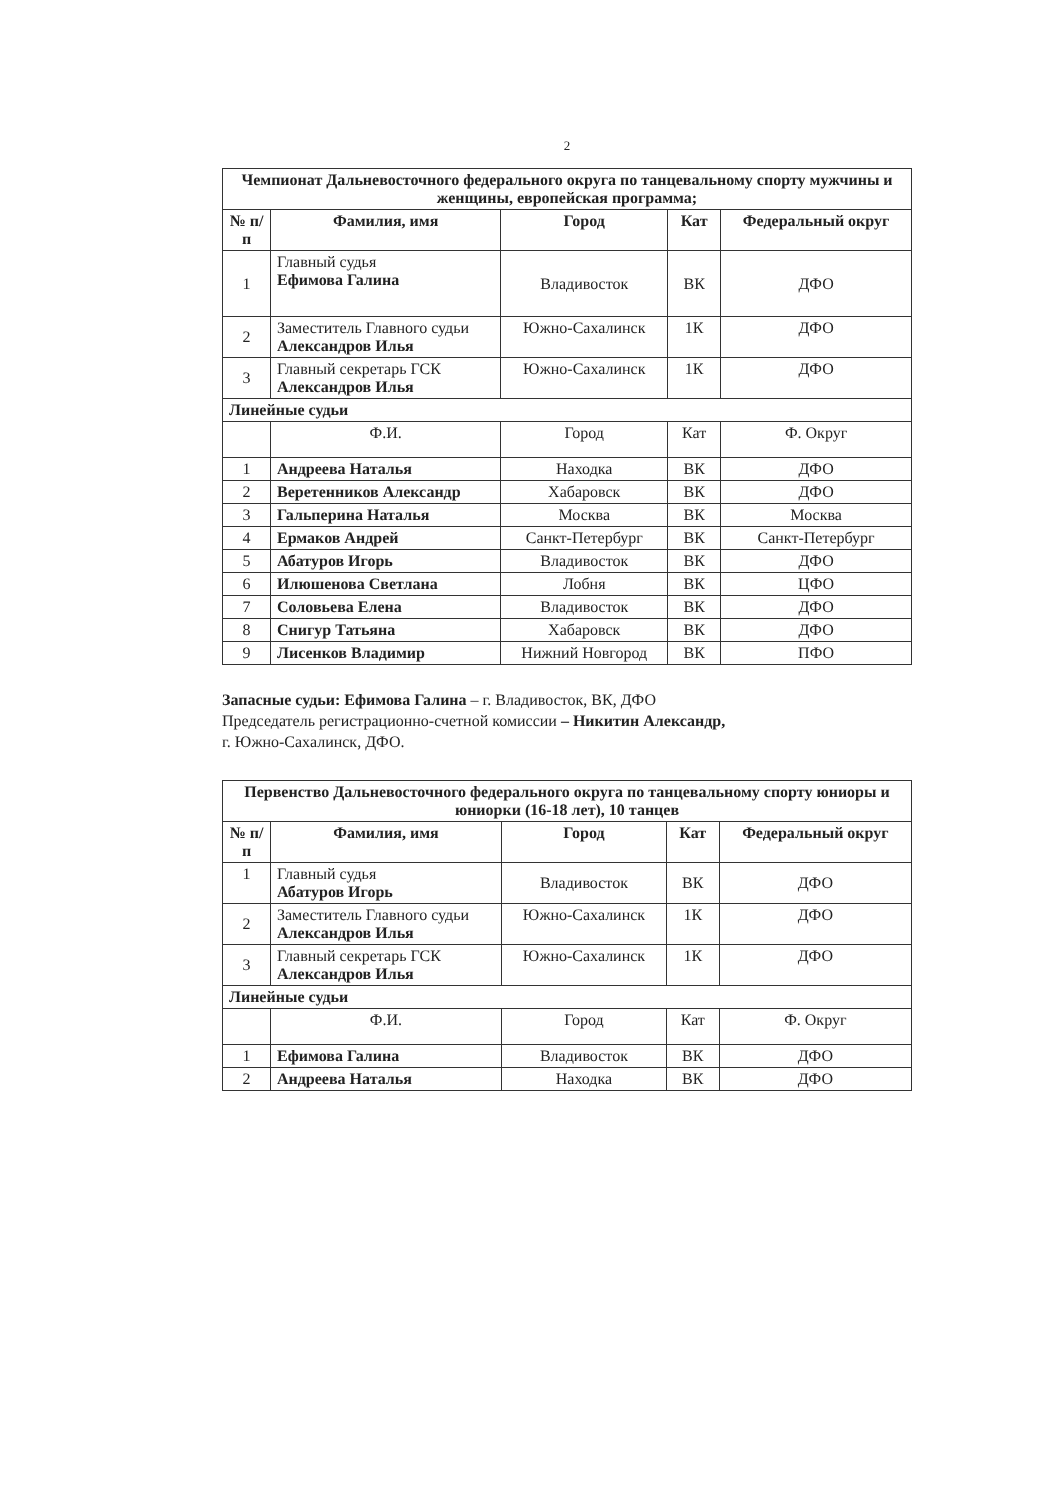2
| Чемпионат Дальневосточного федерального округа по танцевальному спорту мужчины и женщины, европейская программа; | | | | |
| --- | --- | --- | --- | --- |
| № п/п | Фамилия, имя | Город | Кат | Федеральный округ |
| 1 | Главный судья Ефимова Галина | Владивосток | ВК | ДФО |
| 2 | Заместитель Главного судьи Александров Илья | Южно-Сахалинск | 1К | ДФО |
| 3 | Главный секретарь ГСК Александров Илья | Южно-Сахалинск | 1К | ДФО |
| Линейные судьи | | | | |
| | Ф.И. | Город | Кат | Ф. Округ |
| 1 | Андреева Наталья | Находка | ВК | ДФО |
| 2 | Веретенников Александр | Хабаровск | ВК | ДФО |
| 3 | Гальперина Наталья | Москва | ВК | Москва |
| 4 | Ермаков Андрей | Санкт-Петербург | ВК | Санкт-Петербург |
| 5 | Абатуров Игорь | Владивосток | ВК | ДФО |
| 6 | Илюшенова Светлана | Лобня | ВК | ЦФО |
| 7 | Соловьева Елена | Владивосток | ВК | ДФО |
| 8 | Снигур Татьяна | Хабаровск | ВК | ДФО |
| 9 | Лисенков Владимир | Нижний Новгород | ВК | ПФО |
Запасные судьи: Ефимова Галина – г. Владивосток, ВК, ДФО
Председатель регистрационно-счетной комиссии – Никитин Александр,
г. Южно-Сахалинск, ДФО.
| Первенство Дальневосточного федерального округа по танцевальному спорту юниоры и юниорки (16-18 лет), 10 танцев | | | | |
| --- | --- | --- | --- | --- |
| № п/п | Фамилия, имя | Город | Кат | Федеральный округ |
| 1 | Главный судья Абатуров Игорь | Владивосток | ВК | ДФО |
| 2 | Заместитель Главного судьи Александров Илья | Южно-Сахалинск | 1К | ДФО |
| 3 | Главный секретарь ГСК Александров Илья | Южно-Сахалинск | 1К | ДФО |
| Линейные судьи | | | | |
| | Ф.И. | Город | Кат | Ф. Округ |
| 1 | Ефимова Галина | Владивосток | ВК | ДФО |
| 2 | Андреева Наталья | Находка | ВК | ДФО |